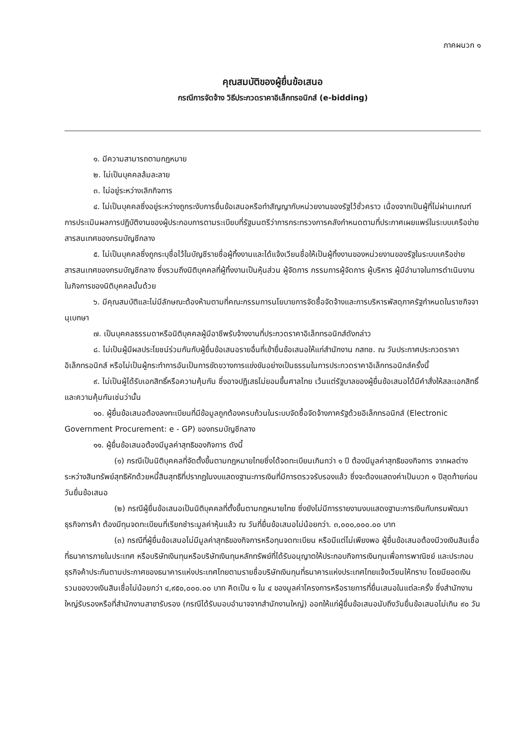ภาคผนวก ๑
คุณสมบัติของผู้ยื่นข้อเสนอ
กรณีการจัดจ้าง วิธีประกวดราคาอิเล็กทรอนิกส์ (e-bidding)
๑. มีความสามารถตามกฎหมาย
๒. ไม่เป็นบุคคลล้มละลาย
๓. ไม่อยู่ระหว่างเลิกกิจการ
๔. ไม่เป็นบุคคลซึ่งอยู่ระหว่างถูกระงับการยื่นข้อเสนอหรือทำสัญญากับหน่วยงานของรัฐไว้ชั่วคราว เนื่องจากเป็นผู้ที่ไม่ผ่านเกณฑ์การประเมินผลการปฏิบัติงานของผู้ประกอบการตามระเบียบที่รัฐมนตรีว่าการกระทรวงการคลังกำหนดตามที่ประกาศเผยแพร่ในระบบเครือข่ายสารสนเทศของกรมบัญชีกลาง
๕. ไม่เป็นบุคคลซึ่งถูกระบุชื่อไว้ในบัญชีรายชื่อผู้ทิ้งงานและได้แจ้งเวียนชื่อให้เป็นผู้ทิ้งงานของหน่วยงานของรัฐในระบบเครือข่ายสารสนเทศของกรมบัญชีกลาง ซึ่งรวมถึงนิติบุคคลที่ผู้ทิ้งงานเป็นหุ้นส่วน ผู้จัดการ กรรมการผู้จัดการ ผู้บริหาร ผู้มีอำนาจในการดำเนินงานในกิจการของนิติบุคคลนั้นด้วย
๖. มีคุณสมบัติและไม่มีลักษณะต้องห้ามตามที่คณะกรรมการนโยบายการจัดซื้อจัดจ้างและการบริหารพัสดุภาครัฐกำหนดในราชกิจจานุเบกษา
๗. เป็นบุคคลธรรมดาหรือนิติบุคคลผู้มีอาชีพรับจ้างงานที่ประกวดราคาอิเล็กทรอนิกส์ดังกล่าว
๘. ไม่เป็นผู้มีผลประโยชน์ร่วมกันกับผู้ยื่นข้อเสนอรายอื่นที่เข้ายื่นข้อเสนอให้แก่สำนักงาน กสทช. ณ วันประกาศประกวดราคาอิเล็กทรอนิกส์ หรือไม่เป็นผู้กระทำการอันเป็นการขัดขวางการแข่งขันอย่างเป็นธรรมในการประกวดราคาอิเล็กทรอนิกส์ครั้งนี้
๙. ไม่เป็นผู้ได้รับเอกสิทธิ์หรือความคุ้มกัน ซึ่งอาจปฏิเสธไม่ยอมขึ้นศาลไทย เว้นแต่รัฐบาลของผู้ยื่นข้อเสนอได้มีคำสั่งให้สละเอกสิทธิ์และความคุ้มกันเช่นว่านั้น
๑๐. ผู้ยื่นข้อเสนอต้องลงทะเบียนที่มีข้อมูลถูกต้องครบถ้วนในระบบจัดซื้อจัดจ้างภาครัฐด้วยอิเล็กทรอนิกส์ (Electronic Government Procurement: e - GP) ของกรมบัญชีกลาง
๑๑. ผู้ยื่นข้อเสนอต้องมีมูลค่าสุทธิของกิจการ ดังนี้
(๑) กรณีเป็นนิติบุคคลที่จัดตั้งขึ้นตามกฎหมายไทยซึ่งได้จดทะเบียนเกินกว่า ๑ ปี ต้องมีมูลค่าสุทธิของกิจการ จากผลต่างระหว่างสินทรัพย์สุทธิหักด้วยหนี้สินสุทธิที่ปรากฏในงบแสดงฐานะการเงินที่มีการตรวจรับรองแล้ว ซึ่งจะต้องแสดงค่าเป็นบวก ๑ ปีสุดท้ายก่อนวันยื่นข้อเสนอ
(๒) กรณีผู้ยื่นข้อเสนอเป็นนิติบุคคลที่ตั้งขึ้นตามกฎหมายไทย ซึ่งยังไม่มีการรายงานงบแสดงฐานะการเงินกับกรมพัฒนาธุรกิจการค้า ต้องมีทุนจดทะเบียนที่เรียกชำระมูลค่าหุ้นแล้ว ณ วันที่ยื่นข้อเสนอไม่น้อยกว่า. ๓,๐๐๐,๐๐๐.๐๐ บาท
(๓) กรณีที่ผู้ยื่นข้อเสนอไม่มีมูลค่าสุทธิของกิจการหรือทุนจดทะเบียน หรือมีแต่ไม่เพียงพอ ผู้ยื่นข้อเสนอต้องมีวงเงินสินเชื่อที่ธนาคารภายในประเทศ หรือบริษัทเงินทุนหรือบริษัทเงินทุนหลักทรัพย์ที่ได้รับอนุญาตให้ประกอบกิจการเงินทุนเพื่อการพาณิชย์ และประกอบธุรกิจค้าประกันตามประกาศของธนาคารแห่งประเทศไทยตามรายชื่อบริษัทเงินทุนที่ธนาคารแห่งประเทศไทยแจ้งเวียนให้ทราบ โดยมียอดเงินรวมของวงเงินสินเชื่อไม่น้อยกว่า ๔,๙๕๐,๐๐๐.๐๐ บาท คิดเป็น ๑ ใน ๔ ของมูลค่าโครงการหรือรายการที่ยื่นเสนอในแต่ละครั้ง ซึ่งสำนักงานใหญ่รับรองหรือที่สำนักงานสาขารับรอง (กรณีได้รับมอบอำนาจจากสำนักงานใหญ่) ออกให้แก่ผู้ยื่นข้อเสนอนับถึงวันยื่นข้อเสนอไม่เกิน ๙๐ วัน